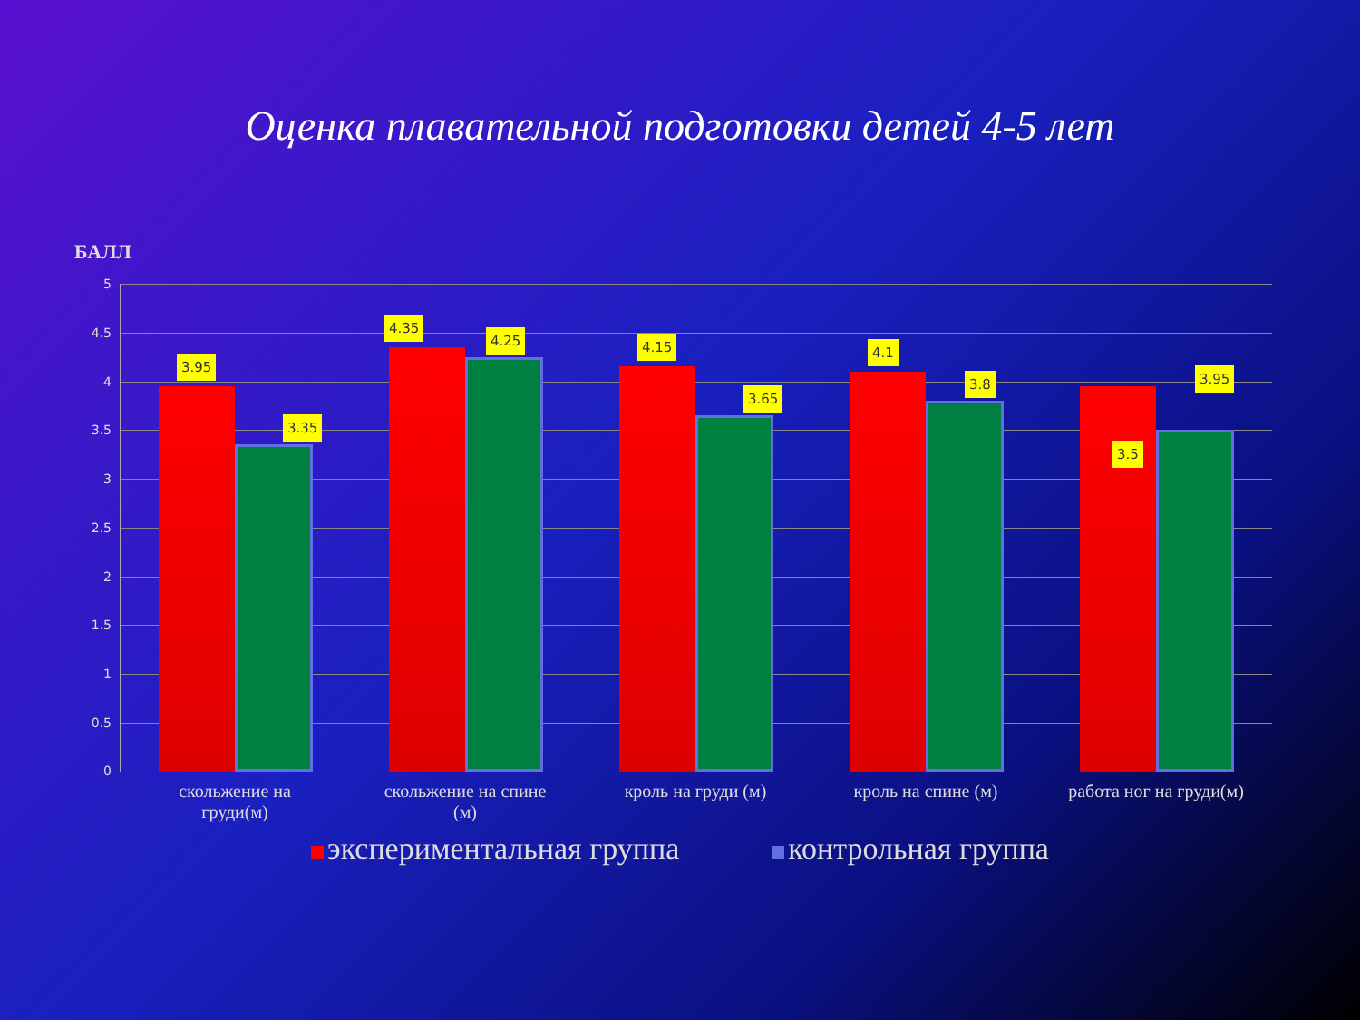Оценка плавательной подготовки детей 4-5 лет
БАЛЛ
5
4.5
4
3.5
3
2.5
2
1.5
1
0.5
0
3.95
3.35
4.35
4.25
4.15
3.65
4.1
3.8
3.5
3.95
скольжение на
груди(м)
скольжение на спине
(м)
кроль на груди (м) кроль на спине (м) работа ног на груди(м)
экспериментальная группа контрольная группа